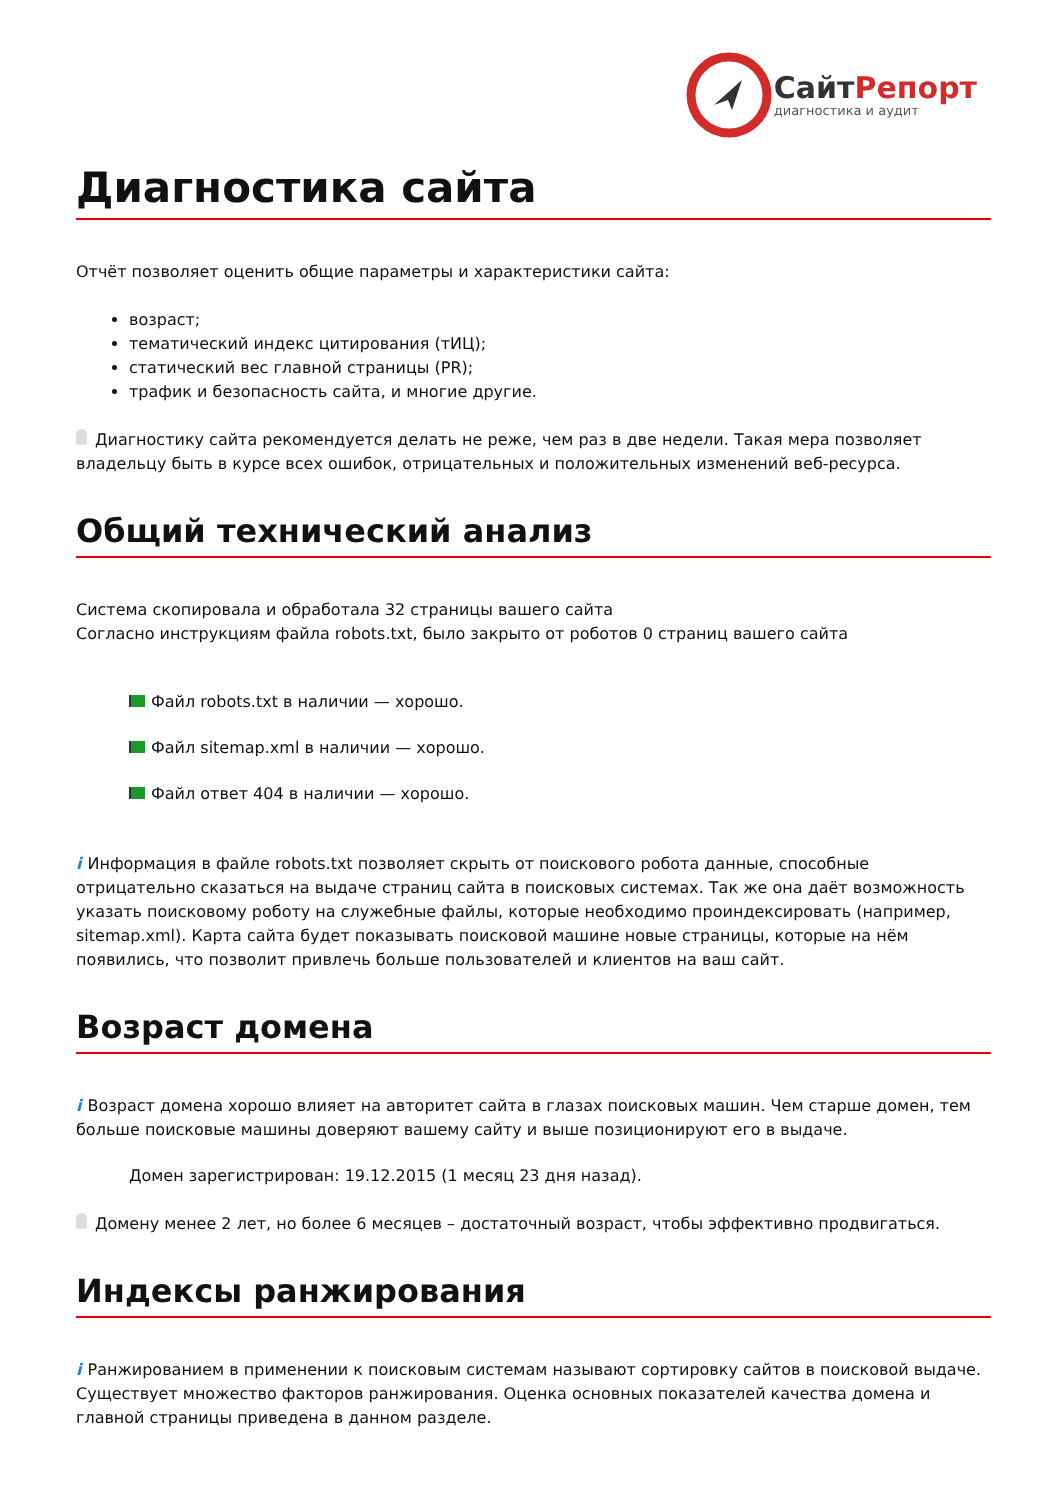СайтРепорт
диагностика и аудит
Диагностика сайта
Отчёт позволяет оценить общие параметры и характеристики сайта:
возраст;
тематический индекс цитирования (тИЦ);
статический вес главной страницы (PR);
трафик и безопасность сайта, и многие другие.
Диагностику сайта рекомендуется делать не реже, чем раз в две недели. Такая мера позволяет владельцу быть в курсе всех ошибок, отрицательных и положительных изменений веб-ресурса.
Общий технический анализ
Система скопировала и обработала 32 страницы вашего сайта
Согласно инструкциям файла robots.txt, было закрыто от роботов 0 страниц вашего сайта
Файл robots.txt в наличии — хорошо.
Файл sitemap.xml в наличии — хорошо.
Файл ответ 404 в наличии — хорошо.
i Информация в файле robots.txt позволяет скрыть от поискового робота данные, способные отрицательно сказаться на выдаче страниц сайта в поисковых системах. Так же она даёт возможность указать поисковому роботу на служебные файлы, которые необходимо проиндексировать (например, sitemap.xml). Карта сайта будет показывать поисковой машине новые страницы, которые на нём появились, что позволит привлечь больше пользователей и клиентов на ваш сайт.
Возраст домена
i Возраст домена хорошо влияет на авторитет сайта в глазах поисковых машин. Чем старше домен, тем больше поисковые машины доверяют вашему сайту и выше позиционируют его в выдаче.
Домен зарегистрирован: 19.12.2015 (1 месяц 23 дня назад).
Домену менее 2 лет, но более 6 месяцев – достаточный возраст, чтобы эффективно продвигаться.
Индексы ранжирования
i Ранжированием в применении к поисковым системам называют сортировку сайтов в поисковой выдаче. Существует множество факторов ранжирования. Оценка основных показателей качества домена и главной страницы приведена в данном разделе.